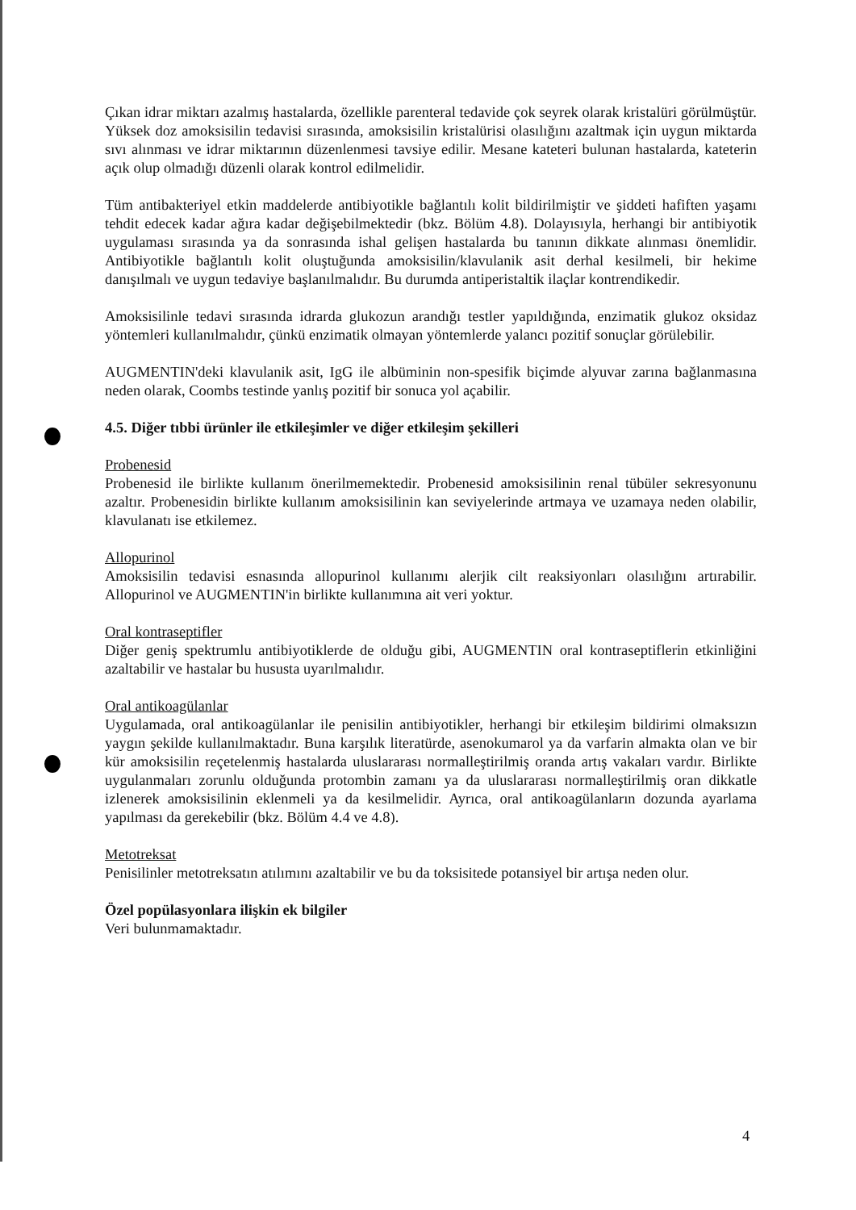Çıkan idrar miktarı azalmış hastalarda, özellikle parenteral tedavide çok seyrek olarak kristalüri görülmüştür. Yüksek doz amoksisilin tedavisi sırasında, amoksisilin kristalürisi olasılığını azaltmak için uygun miktarda sıvı alınması ve idrar miktarının düzenlenmesi tavsiye edilir. Mesane kateteri bulunan hastalarda, kateterin açık olup olmadığı düzenli olarak kontrol edilmelidir.
Tüm antibakteriyel etkin maddelerde antibiyotikle bağlantılı kolit bildirilmiştir ve şiddeti hafiften yaşamı tehdit edecek kadar ağıra kadar değişebilmektedir (bkz. Bölüm 4.8). Dolayısıyla, herhangi bir antibiyotik uygulaması sırasında ya da sonrasında ishal gelişen hastalarda bu tanının dikkate alınması önemlidir. Antibiyotikle bağlantılı kolit oluştuğunda amoksisilin/klavulanik asit derhal kesilmeli, bir hekime danışılmalı ve uygun tedaviye başlanılmalıdır. Bu durumda antiperistaltik ilaçlar kontrendikedir.
Amoksisilinle tedavi sırasında idrarda glukozun arandığı testler yapıldığında, enzimatik glukoz oksidaz yöntemleri kullanılmalıdır, çünkü enzimatik olmayan yöntemlerde yalancı pozitif sonuçlar görülebilir.
AUGMENTIN'deki klavulanik asit, IgG ile albüminin non-spesifik biçimde alyuvar zarına bağlanmasına neden olarak, Coombs testinde yanlış pozitif bir sonuca yol açabilir.
4.5. Diğer tıbbi ürünler ile etkileşimler ve diğer etkileşim şekilleri
Probenesid
Probenesid ile birlikte kullanım önerilmemektedir. Probenesid amoksisilinin renal tübüler sekresyonunu azaltır. Probenesidin birlikte kullanım amoksisilinin kan seviyelerinde artmaya ve uzamaya neden olabilir, klavulanatı ise etkilemez.
Allopurinol
Amoksisilin tedavisi esnasında allopurinol kullanımı alerjik cilt reaksiyonları olasılığını artırabilir. Allopurinol ve AUGMENTIN'in birlikte kullanımına ait veri yoktur.
Oral kontraseptifler
Diğer geniş spektrumlu antibiyotiklerde de olduğu gibi, AUGMENTIN oral kontraseptiflerin etkinliğini azaltabilir ve hastalar bu hususta uyarılmalıdır.
Oral antikoagülanlar
Uygulamada, oral antikoagülanlar ile penisilin antibiyotikler, herhangi bir etkileşim bildirimi olmaksızın yaygın şekilde kullanılmaktadır. Buna karşılık literatürde, asenokumarol ya da varfarin almakta olan ve bir kür amoksisilin reçetelenmiş hastalarda uluslararası normalleştirilmiş oranda artış vakaları vardır. Birlikte uygulanmaları zorunlu olduğunda protombin zamanı ya da uluslararası normalleştirilmiş oran dikkatle izlenerek amoksisilinin eklenmeli ya da kesilmelidir. Ayrıca, oral antikoagülanların dozunda ayarlama yapılması da gerekebilir (bkz. Bölüm 4.4 ve 4.8).
Metotreksat
Penisilinler metotreksatın atılımını azaltabilir ve bu da toksisitede potansiyel bir artışa neden olur.
Özel popülasyonlara ilişkin ek bilgiler
Veri bulunmamaktadır.
4